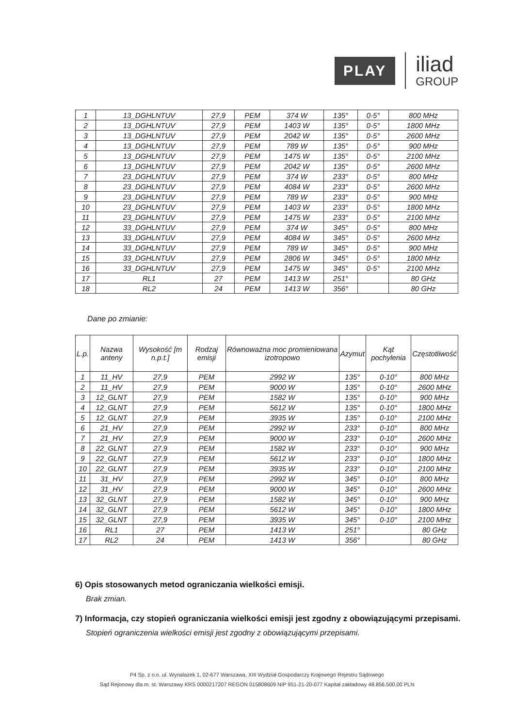PLAY
iliad
GROUP
| 1 | 13_DGHLNTUV | 27,9 | PEM | 374 W | 135° | 0-5° | 800 MHz |
| 2 | 13_DGHLNTUV | 27,9 | PEM | 1403 W | 135° | 0-5° | 1800 MHz |
| 3 | 13_DGHLNTUV | 27,9 | PEM | 2042 W | 135° | 0-5° | 2600 MHz |
| 4 | 13_DGHLNTUV | 27,9 | PEM | 789 W | 135° | 0-5° | 900 MHz |
| 5 | 13_DGHLNTUV | 27,9 | PEM | 1475 W | 135° | 0-5° | 2100 MHz |
| 6 | 13_DGHLNTUV | 27,9 | PEM | 2042 W | 135° | 0-5° | 2600 MHz |
| 7 | 23_DGHLNTUV | 27,9 | PEM | 374 W | 233° | 0-5° | 800 MHz |
| 8 | 23_DGHLNTUV | 27,9 | PEM | 4084 W | 233° | 0-5° | 2600 MHz |
| 9 | 23_DGHLNTUV | 27,9 | PEM | 789 W | 233° | 0-5° | 900 MHz |
| 10 | 23_DGHLNTUV | 27,9 | PEM | 1403 W | 233° | 0-5° | 1800 MHz |
| 11 | 23_DGHLNTUV | 27,9 | PEM | 1475 W | 233° | 0-5° | 2100 MHz |
| 12 | 33_DGHLNTUV | 27,9 | PEM | 374 W | 345° | 0-5° | 800 MHz |
| 13 | 33_DGHLNTUV | 27,9 | PEM | 4084 W | 345° | 0-5° | 2600 MHz |
| 14 | 33_DGHLNTUV | 27,9 | PEM | 789 W | 345° | 0-5° | 900 MHz |
| 15 | 33_DGHLNTUV | 27,9 | PEM | 2806 W | 345° | 0-5° | 1800 MHz |
| 16 | 33_DGHLNTUV | 27,9 | PEM | 1475 W | 345° | 0-5° | 2100 MHz |
| 17 | RL1 | 27 | PEM | 1413 W | 251° | | 80 GHz |
| 18 | RL2 | 24 | PEM | 1413 W | 356° | | 80 GHz |
Dane po zmianie:
| L.p. | Nazwa anteny | Wysokość [m n.p.t.] | Rodzaj emisji | Równoważna moc promieniowana izotropowo | Azymut | Kąt pochylenia | Częstotliwość |
| --- | --- | --- | --- | --- | --- | --- | --- |
| 1 | 11_HV | 27,9 | PEM | 2992 W | 135° | 0-10° | 800 MHz |
| 2 | 11_HV | 27,9 | PEM | 9000 W | 135° | 0-10° | 2600 MHz |
| 3 | 12_GLNT | 27,9 | PEM | 1582 W | 135° | 0-10° | 900 MHz |
| 4 | 12_GLNT | 27,9 | PEM | 5612 W | 135° | 0-10° | 1800 MHz |
| 5 | 12_GLNT | 27,9 | PEM | 3935 W | 135° | 0-10° | 2100 MHz |
| 6 | 21_HV | 27,9 | PEM | 2992 W | 233° | 0-10° | 800 MHz |
| 7 | 21_HV | 27,9 | PEM | 9000 W | 233° | 0-10° | 2600 MHz |
| 8 | 22_GLNT | 27,9 | PEM | 1582 W | 233° | 0-10° | 900 MHz |
| 9 | 22_GLNT | 27,9 | PEM | 5612 W | 233° | 0-10° | 1800 MHz |
| 10 | 22_GLNT | 27,9 | PEM | 3935 W | 233° | 0-10° | 2100 MHz |
| 11 | 31_HV | 27,9 | PEM | 2992 W | 345° | 0-10° | 800 MHz |
| 12 | 31_HV | 27,9 | PEM | 9000 W | 345° | 0-10° | 2600 MHz |
| 13 | 32_GLNT | 27,9 | PEM | 1582 W | 345° | 0-10° | 900 MHz |
| 14 | 32_GLNT | 27,9 | PEM | 5612 W | 345° | 0-10° | 1800 MHz |
| 15 | 32_GLNT | 27,9 | PEM | 3935 W | 345° | 0-10° | 2100 MHz |
| 16 | RL1 | 27 | PEM | 1413 W | 251° | | 80 GHz |
| 17 | RL2 | 24 | PEM | 1413 W | 356° | | 80 GHz |
6) Opis stosowanych metod ograniczania wielkości emisji.
Brak zmian.
7) Informacja, czy stopień ograniczania wielkości emisji jest zgodny z obowiązującymi przepisami.
Stopień ograniczenia wielkości emisji jest zgodny z obowiązującymi przepisami.
P4 Sp. z o.o. ul. Wynalazek 1, 02-677 Warszawa, XIII Wydział Gospodarczy Krajowego Rejestru Sądowego
Sąd Rejonowy dla m. st. Warszawy KRS 0000217207 REGON 015808609 NIP 951-21-20-077 Kapitał zakładowy 48.856.500,00 PLN